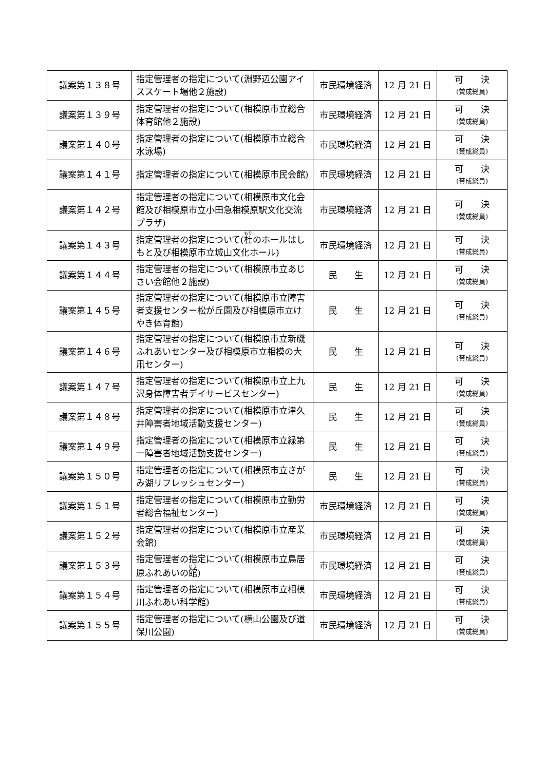| 議案第１３８号 | 指定管理者の指定について(淵野辺公園アイススケート場他２施設) | 市民環境経済 | 12 月 21 日 | 可 決 (賛成総員) |
| 議案第１３９号 | 指定管理者の指定について(相模原市立総合体育館他２施設) | 市民環境経済 | 12 月 21 日 | 可 決 (賛成総員) |
| 議案第１４０号 | 指定管理者の指定について(相模原市立総合水泳場) | 市民環境経済 | 12 月 21 日 | 可 決 (賛成総員) |
| 議案第１４１号 | 指定管理者の指定について(相模原市民会館) | 市民環境経済 | 12 月 21 日 | 可 決 (賛成総員) |
| 議案第１４２号 | 指定管理者の指定について(相模原市文化会館及び相模原市立小田急相模原駅文化交流プラザ) | 市民環境経済 | 12 月 21 日 | 可 決 (賛成総員) |
| 議案第１４３号 | 指定管理者の指定について( 杜 のホールはしもと及び相模原市立城山文化ホール) | 市民環境経済 | 12 月 21 日 | 可 決 (賛成総員) |
| 議案第１４４号 | 指定管理者の指定について(相模原市立あじさい会館他２施設) | 民 生 | 12 月 21 日 | 可 決 (賛成総員) |
| 議案第１４５号 | 指定管理者の指定について(相模原市立障害者支援センター松が丘園及び相模原市立けやき体育館) | 民 生 | 12 月 21 日 | 可 決 (賛成総員) |
| 議案第１４６号 | 指定管理者の指定について(相模原市立新磯ふれあいセンター及び相模原市立相模の大凧センター) | 民 生 | 12 月 21 日 | 可 決 (賛成総員) |
| 議案第１４７号 | 指定管理者の指定について(相模原市立上九沢身体障害者デイサービスセンター) | 民 生 | 12 月 21 日 | 可 決 (賛成総員) |
| 議案第１４８号 | 指定管理者の指定について(相模原市立津久井障害者地域活動支援センター) | 民 生 | 12 月 21 日 | 可 決 (賛成総員) |
| 議案第１４９号 | 指定管理者の指定について(相模原市立緑第一障害者地域活動支援センター) | 民 生 | 12 月 21 日 | 可 決 (賛成総員) |
| 議案第１５０号 | 指定管理者の指定について(相模原市立さがみ湖リフレッシュセンター) | 民 生 | 12 月 21 日 | 可 決 (賛成総員) |
| 議案第１５１号 | 指定管理者の指定について(相模原市立勤労者総合福祉センター) | 市民環境経済 | 12 月 21 日 | 可 決 (賛成総員) |
| 議案第１５２号 | 指定管理者の指定について(相模原市立産業会館) | 市民環境経済 | 12 月 21 日 | 可 決 (賛成総員) |
| 議案第１５３号 | 指定管理者の指定について(相模原市立鳥居原ふれあいの 館 ) | 市民環境経済 | 12 月 21 日 | 可 決 (賛成総員) |
| 議案第１５４号 | 指定管理者の指定について(相模原市立相模川ふれあい科学館) | 市民環境経済 | 12 月 21 日 | 可 決 (賛成総員) |
| 議案第１５５号 | 指定管理者の指定について(横山公園及び道保川公園) | 市民環境経済 | 12 月 21 日 | 可 決 (賛成総員) |